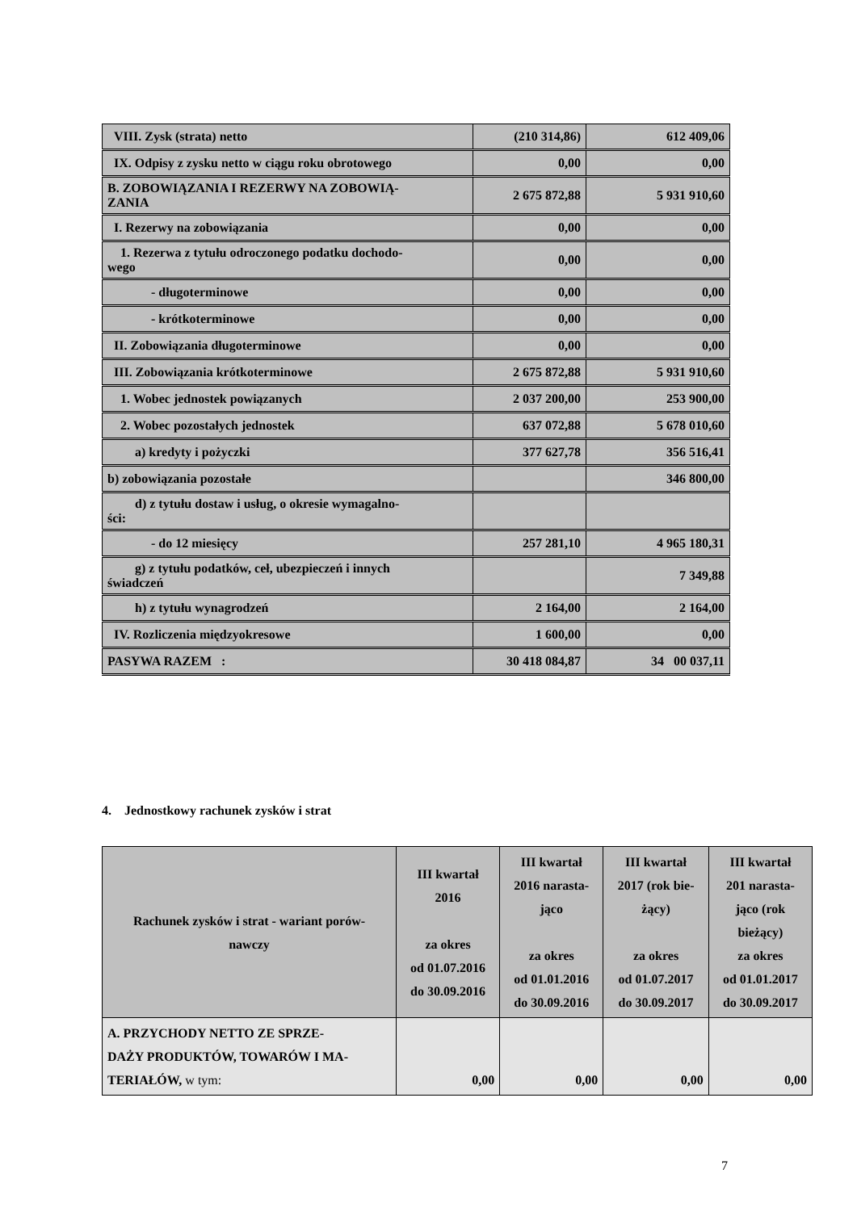| VIII. Zysk (strata) netto | (210 314,86) | 612 409,06 |
| IX. Odpisy z zysku netto w ciągu roku obrotowego | 0,00 | 0,00 |
| B. ZOBOWIĄZANIA I REZERWY NA ZOBOWIĄ- ZANIA | 2 675 872,88 | 5 931 910,60 |
| I. Rezerwy na zobowiązania | 0,00 | 0,00 |
| 1. Rezerwa z tytułu odroczonego podatku dochodo- wego | 0,00 | 0,00 |
| - długoterminowe | 0,00 | 0,00 |
| - krótkoterminowe | 0,00 | 0,00 |
| II. Zobowiązania długoterminowe | 0,00 | 0,00 |
| III. Zobowiązania krótkoterminowe | 2 675 872,88 | 5 931 910,60 |
| 1. Wobec jednostek powiązanych | 2 037 200,00 | 253 900,00 |
| 2. Wobec pozostałych jednostek | 637 072,88 | 5 678 010,60 |
| a) kredyty i pożyczki | 377 627,78 | 356 516,41 |
| b) zobowiązania pozostałe | | 346 800,00 |
| d) z tytułu dostaw i usług, o okresie wymagalno- ści: | | |
| - do 12 miesięcy | 257 281,10 | 4 965 180,31 |
| g) z tytułu podatków, ceł, ubezpieczeń i innych świadczeń | | 7 349,88 |
| h) z tytułu wynagrodzeń | 2 164,00 | 2 164,00 |
| IV. Rozliczenia międzyokresowe | 1 600,00 | 0,00 |
| PASYWA RAZEM : | 30 418 084,87 | 34 00 037,11 |
4. Jednostkowy rachunek zysków i strat
| Rachunek zysków i strat - wariant porów- nawczy | III kwartał 2016 za okres od 01.07.2016 do 30.09.2016 | III kwartał 2016 narasta- jąco za okres od 01.01.2016 do 30.09.2016 | III kwartał 2017 (rok bie- żący) za okres od 01.07.2017 do 30.09.2017 | III kwartał 201 narasta- jąco (rok bieżący) za okres od 01.01.2017 do 30.09.2017 |
| --- | --- | --- | --- | --- |
| A. PRZYCHODY NETTO ZE SPRZE- DAŻY PRODUKTÓW, TOWARÓW I MA- TERIAŁÓW, w tym: | 0,00 | 0,00 | 0,00 | 0,00 |
7